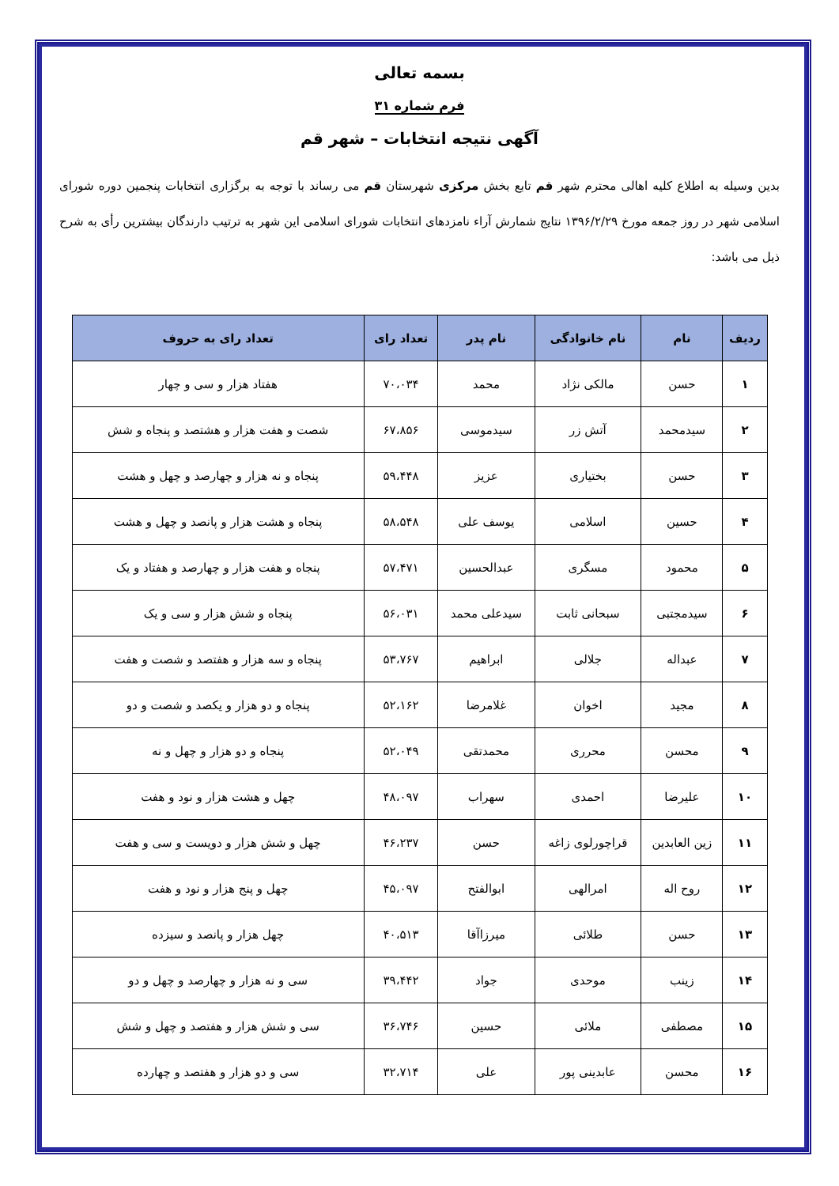بسمه تعالی
فرم شماره ۳۱
آگهی نتیجه انتخابات – شهر قم
بدین وسیله به اطلاع کلیه اهالی محترم شهر قم تابع بخش مرکزی شهرستان قم می رساند با توجه به برگزاری انتخابات پنجمین دوره شورای اسلامی شهر در روز جمعه مورخ ۱۳۹۶/۲/۲۹ نتایج شمارش آراء نامزدهای انتخابات شورای اسلامی این شهر به ترتیب دارندگان بیشترین رأی به شرح ذیل می باشد:
| ردیف | نام | نام خانوادگی | نام پدر | تعداد رای | تعداد رای به حروف |
| --- | --- | --- | --- | --- | --- |
| ۱ | حسن | مالکی نژاد | محمد | ۷۰،۰۳۴ | هفتاد هزار و سی و چهار |
| ۲ | سیدمحمد | آتش زر | سیدموسی | ۶۷،۸۵۶ | شصت و هفت هزار و هشتصد و پنجاه و شش |
| ۳ | حسن | بختیاری | عزیز | ۵۹،۴۴۸ | پنجاه و نه هزار و چهارصد و چهل و هشت |
| ۴ | حسین | اسلامی | یوسف علی | ۵۸،۵۴۸ | پنجاه و هشت هزار و پانصد و چهل و هشت |
| ۵ | محمود | مسگری | عبدالحسین | ۵۷،۴۷۱ | پنجاه و هفت هزار و چهارصد و هفتاد و یک |
| ۶ | سیدمجتبی | سبحانی ثابت | سیدعلی محمد | ۵۶،۰۳۱ | پنجاه و شش هزار و سی و یک |
| ۷ | عبداله | جلالی | ابراهیم | ۵۳،۷۶۷ | پنجاه و سه هزار و هفتصد و شصت و هفت |
| ۸ | مجید | اخوان | غلامرضا | ۵۲،۱۶۲ | پنجاه و دو هزار و یکصد و شصت و دو |
| ۹ | محسن | محرری | محمدتقی | ۵۲،۰۴۹ | پنجاه و دو هزار و چهل و نه |
| ۱۰ | علیرضا | احمدی | سهراب | ۴۸،۰۹۷ | چهل و هشت هزار و نود و هفت |
| ۱۱ | زین العابدین | قراچورلوی زاغه | حسن | ۴۶،۲۳۷ | چهل و شش هزار و دویست و سی و هفت |
| ۱۲ | روح اله | امرالهی | ابوالفتح | ۴۵،۰۹۷ | چهل و پنج هزار و نود و هفت |
| ۱۳ | حسن | طلائی | میرزاآقا | ۴۰،۵۱۳ | چهل هزار و پانصد و سیزده |
| ۱۴ | زینب | موحدی | جواد | ۳۹،۴۴۲ | سی و نه هزار و چهارصد و چهل و دو |
| ۱۵ | مصطفی | ملائی | حسین | ۳۶،۷۴۶ | سی و شش هزار و هفتصد و چهل و شش |
| ۱۶ | محسن | عابدینی پور | علی | ۳۲،۷۱۴ | سی و دو هزار و هفتصد و چهارده |